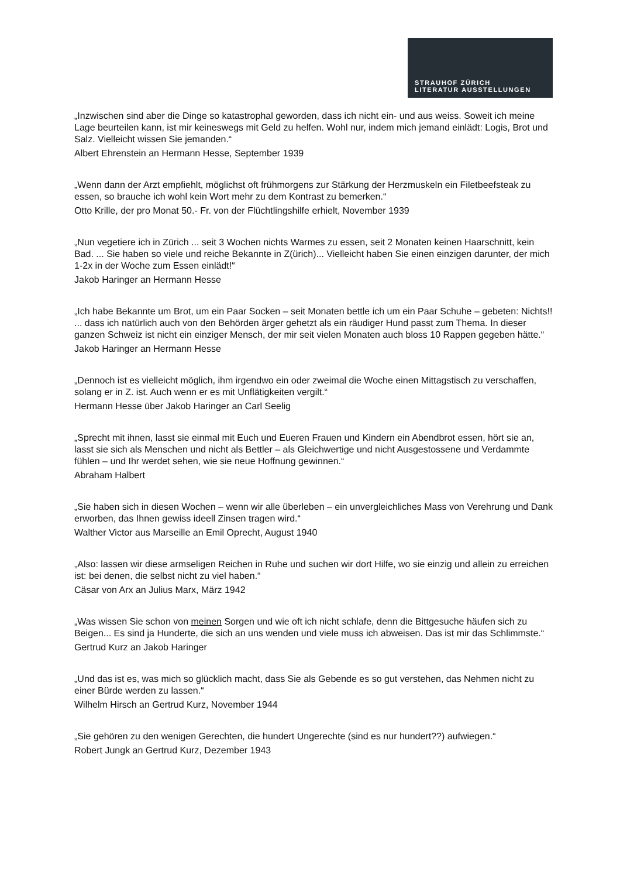STRAUHOF ZÜRICH
LITERATUR AUSSTELLUNGEN
„Inzwischen sind aber die Dinge so katastrophal geworden, dass ich nicht ein- und aus weiss. Soweit ich meine Lage beurteilen kann, ist mir keineswegs mit Geld zu helfen. Wohl nur, indem mich jemand einlädt: Logis, Brot und Salz. Vielleicht wissen Sie jemanden.“
Albert Ehrenstein an Hermann Hesse, September 1939
„Wenn dann der Arzt empfiehlt, möglichst oft frühmorgens zur Stärkung der Herzmuskeln ein Filetbeefsteak zu essen, so brauche ich wohl kein Wort mehr zu dem Kontrast zu bemerken.“
Otto Krille, der pro Monat 50.- Fr. von der Flüchtlingshilfe erhielt, November 1939
„Nun vegetiere ich in Zürich ... seit 3 Wochen nichts Warmes zu essen, seit 2 Monaten keinen Haarschnitt, kein Bad. ... Sie haben so viele und reiche Bekannte in Z(ürich)... Vielleicht haben Sie einen einzigen darunter, der mich 1-2x in der Woche zum Essen einlädt!“
Jakob Haringer an Hermann Hesse
„Ich habe Bekannte um Brot, um ein Paar Socken – seit Monaten bettle ich um ein Paar Schuhe – gebeten: Nichts!! ... dass ich natürlich auch von den Behörden ärger gehetzt als ein räudiger Hund passt zum Thema. In dieser ganzen Schweiz ist nicht ein einziger Mensch, der mir seit vielen Monaten auch bloss 10 Rappen gegeben hätte.“
Jakob Haringer an Hermann Hesse
„Dennoch ist es vielleicht möglich, ihm irgendwo ein oder zweimal die Woche einen Mittagstisch zu verschaffen, solang er in Z. ist. Auch wenn er es mit Unflätigkeiten vergilt.“
Hermann Hesse über Jakob Haringer an Carl Seelig
„Sprecht mit ihnen, lasst sie einmal mit Euch und Eueren Frauen und Kindern ein Abendbrot essen, hört sie an, lasst sie sich als Menschen und nicht als Bettler – als Gleichwertige und nicht Ausgestossene und Verdammte fühlen – und Ihr werdet sehen, wie sie neue Hoffnung gewinnen.“
Abraham Halbert
„Sie haben sich in diesen Wochen – wenn wir alle überleben – ein unvergleichliches Mass von Verehrung und Dank erworben, das Ihnen gewiss ideell Zinsen tragen wird.“
Walther Victor aus Marseille an Emil Oprecht, August 1940
„Also: lassen wir diese armseligen Reichen in Ruhe und suchen wir dort Hilfe, wo sie einzig und allein zu erreichen ist: bei denen, die selbst nicht zu viel haben.“
Cäsar von Arx an Julius Marx, März 1942
„Was wissen Sie schon von meinen Sorgen und wie oft ich nicht schlafe, denn die Bittgesuche häufen sich zu Beigen... Es sind ja Hunderte, die sich an uns wenden und viele muss ich abweisen. Das ist mir das Schlimmste.“
Gertrud Kurz an Jakob Haringer
„Und das ist es, was mich so glücklich macht, dass Sie als Gebende es so gut verstehen, das Nehmen nicht zu einer Bürde werden zu lassen.“
Wilhelm Hirsch an Gertrud Kurz, November 1944
„Sie gehören zu den wenigen Gerechten, die hundert Ungerechte (sind es nur hundert??) aufwiegen.“
Robert Jungk an Gertrud Kurz, Dezember 1943